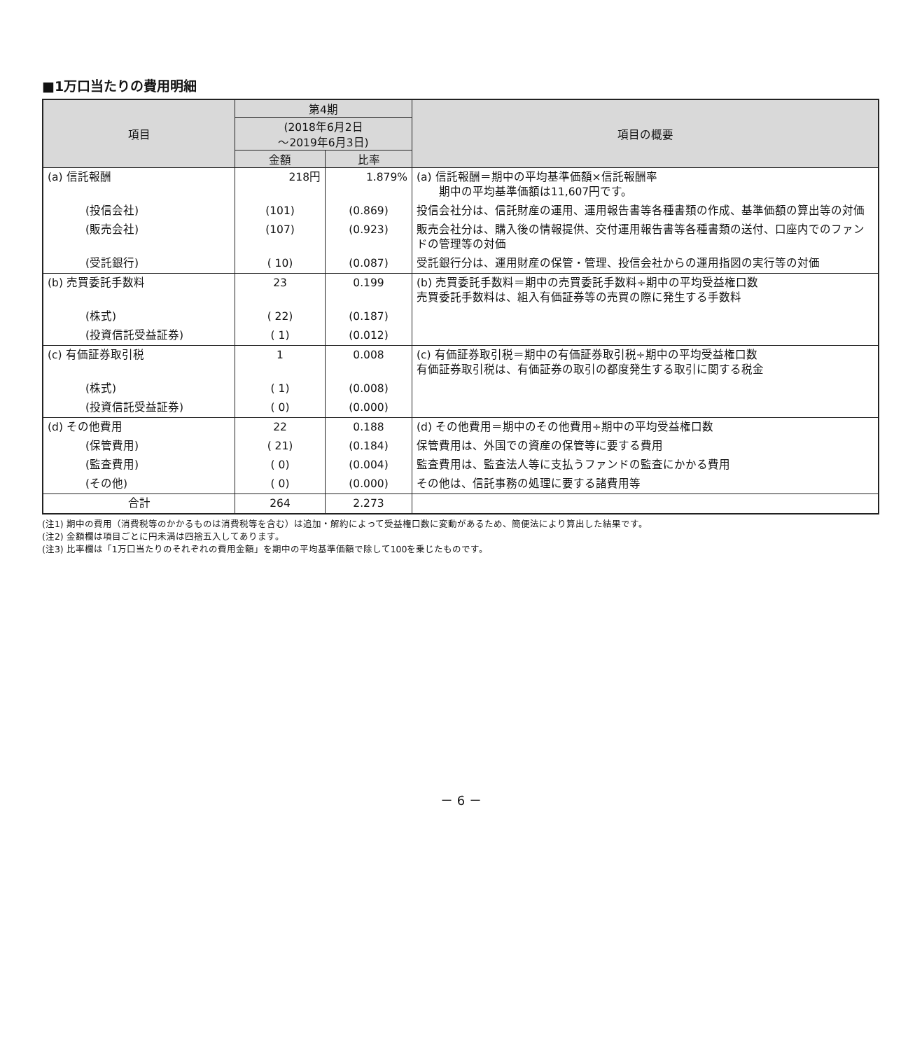■1万口当たりの費用明細
| 項目 | 第4期 | | 項目の概要 |
| --- | --- | --- | --- |
| | (2018年6月2日 ～2019年6月3日) | | |
| | 金額 | 比率 | |
| (a) 信託報酬 | 218円 | 1.879% | (a) 信託報酬＝期中の平均基準価額×信託報酬率 期中の平均基準価額は11,607円です。 |
| (投信会社) | (101) | (0.869) | 投信会社分は、信託財産の運用、運用報告書等各種書類の作成、基準価額の算出等の対価 |
| (販売会社) | (107) | (0.923) | 販売会社分は、購入後の情報提供、交付運用報告書等各種書類の送付、口座内でのファンドの管理等の対価 |
| (受託銀行) | ( 10) | (0.087) | 受託銀行分は、運用財産の保管・管理、投信会社からの運用指図の実行等の対価 |
| (b) 売買委託手数料 | 23 | 0.199 | (b) 売買委託手数料＝期中の売買委託手数料÷期中の平均受益権口数 売買委託手数料は、組入有価証券等の売買の際に発生する手数料 |
| (株式) | ( 22) | (0.187) | |
| (投資信託受益証券) | ( 1) | (0.012) | |
| (c) 有価証券取引税 | 1 | 0.008 | (c) 有価証券取引税＝期中の有価証券取引税÷期中の平均受益権口数 有価証券取引税は、有価証券の取引の都度発生する取引に関する税金 |
| (株式) | ( 1) | (0.008) | |
| (投資信託受益証券) | ( 0) | (0.000) | |
| (d) その他費用 | 22 | 0.188 | (d) その他費用＝期中のその他費用÷期中の平均受益権口数 |
| (保管費用) | ( 21) | (0.184) | 保管費用は、外国での資産の保管等に要する費用 |
| (監査費用) | ( 0) | (0.004) | 監査費用は、監査法人等に支払うファンドの監査にかかる費用 |
| (その他) | ( 0) | (0.000) | その他は、信託事務の処理に要する諸費用等 |
| 合計 | 264 | 2.273 | |
(注1) 期中の費用（消費税等のかかるものは消費税等を含む）は追加・解約によって受益権口数に変動があるため、簡便法により算出した結果です。
(注2) 金額欄は項目ごとに円未満は四捨五入してあります。
(注3) 比率欄は「1万口当たりのそれぞれの費用金額」を期中の平均基準価額で除して100を乗じたものです。
－ 6 －